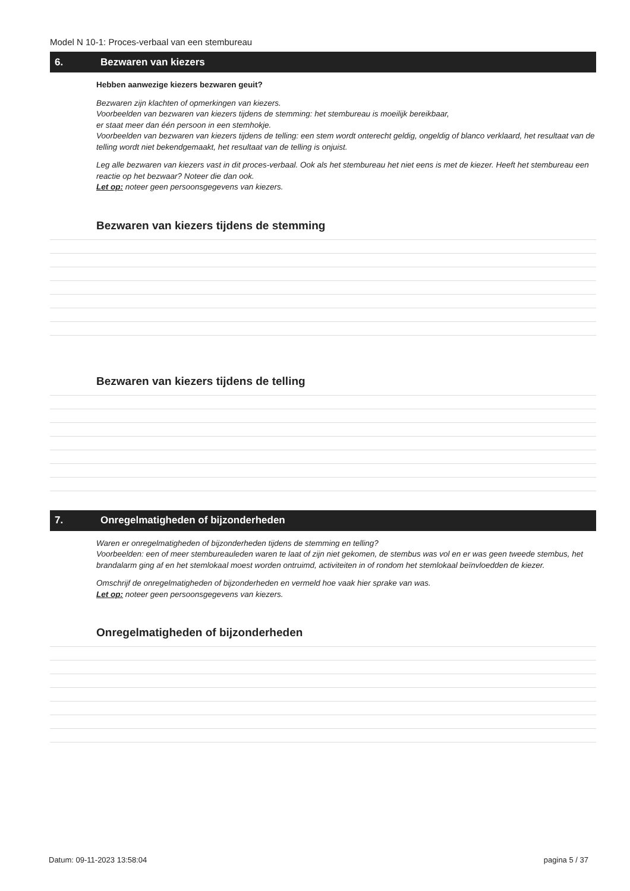Model N 10-1: Proces-verbaal van een stembureau
6. Bezwaren van kiezers
Hebben aanwezige kiezers bezwaren geuit?
Bezwaren zijn klachten of opmerkingen van kiezers.
Voorbeelden van bezwaren van kiezers tijdens de stemming: het stembureau is moeilijk bereikbaar,
er staat meer dan één persoon in een stemhokje.
Voorbeelden van bezwaren van kiezers tijdens de telling: een stem wordt onterecht geldig, ongeldig of blanco verklaard, het resultaat van de telling wordt niet bekendgemaakt, het resultaat van de telling is onjuist.
Leg alle bezwaren van kiezers vast in dit proces-verbaal. Ook als het stembureau het niet eens is met de kiezer. Heeft het stembureau een reactie op het bezwaar? Noteer die dan ook.
Let op: noteer geen persoonsgegevens van kiezers.
Bezwaren van kiezers tijdens de stemming
Bezwaren van kiezers tijdens de telling
7. Onregelmatigheden of bijzonderheden
Waren er onregelmatigheden of bijzonderheden tijdens de stemming en telling?
Voorbeelden: een of meer stembureauleden waren te laat of zijn niet gekomen, de stembus was vol en er was geen tweede stembus, het brandalarm ging af en het stemlokaal moest worden ontruimd, activiteiten in of rondom het stemlokaal beïnvloedden de kiezer.
Omschrijf de onregelmatigheden of bijzonderheden en vermeld hoe vaak hier sprake van was.
Let op: noteer geen persoonsgegevens van kiezers.
Onregelmatigheden of bijzonderheden
Datum: 09-11-2023 13:58:04 pagina 5 / 37